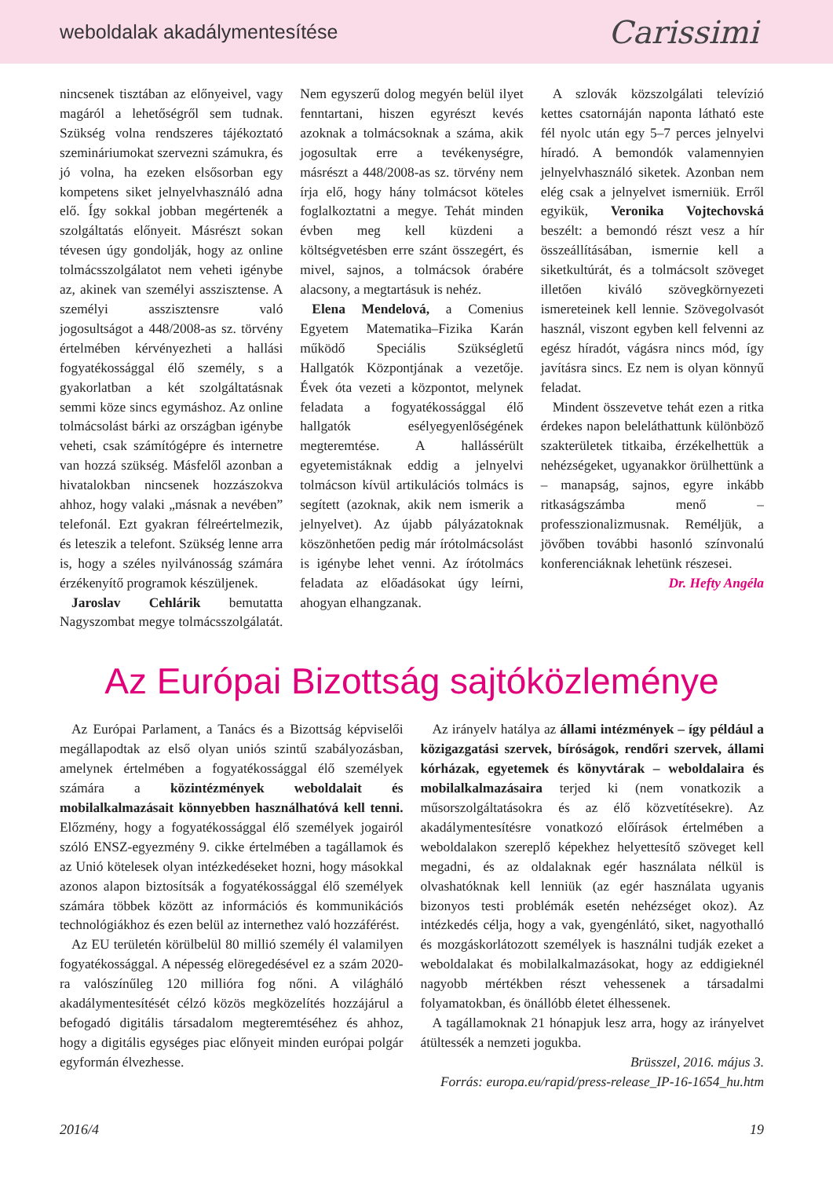weboldalak akadálymentesítése Carissimi
nincsenek tisztában az előnyeivel, vagy magáról a lehetőségről sem tudnak. Szükség volna rendszeres tájékoztató szemináriumokat szervezni számukra, és jó volna, ha ezeken elsősorban egy kompetens siket jelnyelvhasználó adna elő. Így sokkal jobban megértenék a szolgáltatás előnyeit. Másrészt sokan tévesen úgy gondolják, hogy az online tolmácsszolgálatot nem veheti igénybe az, akinek van személyi asszisztense. A személyi asszisztensre való jogosultságot a 448/2008-as sz. törvény értelmében kérvényezheti a hallási fogyatékossággal élő személy, s a gyakorlatban a két szolgáltatásnak semmi köze sincs egymáshoz. Az online tolmácsolást bárki az országban igénybe veheti, csak számítógépre és internetre van hozzá szükség. Másfelől azonban a hivatalokban nincsenek hozzászokva ahhoz, hogy valaki „másnak a nevében” telefonál. Ezt gyakran félreértelmezik, és leteszik a telefont. Szükség lenne arra is, hogy a széles nyilvánosság számára érzékenyítő programok készüljenek.
Jaroslav Cehlárik bemutatta Nagyszombat megye tolmácsszolgálatát. Nem egyszerű dolog megyén belül ilyet fenntartani, hiszen egyrészt kevés azoknak a tolmácsoknak a száma, akik jogosultak erre a tevékenységre, másrészt a 448/2008-as sz. törvény nem írja elő, hogy hány tolmácsot köteles foglalkoztatni a megye. Tehát minden évben meg kell küzdeni a költségvetésben erre szánt összegért, és mivel, sajnos, a tolmácsok órabére alacsony, a megtartásuk is nehéz.
Elena Mendelová, a Comenius Egyetem Matematika–Fizika Karán működő Speciális Szükségletű Hallgatók Központjának a vezetője. Évek óta vezeti a központot, melynek feladata a fogyatékossággal élő hallgatók esélyegyenlőségének megteremtése. A hallássérült egyetemistáknak eddig a jelnyelvi tolmácson kívül artikulációs tolmács is segített (azoknak, akik nem ismerik a jelnyelvet). Az újabb pályázatoknak köszönhetően pedig már írótolmácsolást is igénybe lehet venni. Az írótolmács feladata az előadásokat úgy leírni, ahogyan elhangzanak.
A szlovák közszolgálati televízió kettes csatornáján naponta látható este fél nyolc után egy 5–7 perces jelnyelvi híradó. A bemondók valamennyien jelnyelvhasználó siketek. Azonban nem elég csak a jelnyelvet ismerniük. Erről egyikük, Veronika Vojtechovská beszélt: a bemondó részt vesz a hír összeállításában, ismernie kell a siketkultúrát, és a tolmácsolt szöveget illetően kiváló szövegkörnyezeti ismereteinek kell lennie. Szövegolvasót használ, viszont egyben kell felvenni az egész híradót, vágásra nincs mód, így javításra sincs. Ez nem is olyan könnyű feladat.
Mindent összevetve tehát ezen a ritka érdekes napon beleláthattunk különböző szakterületek titkaiba, érzékelhettük a nehézségeket, ugyanakkor örülhettünk a – manapság, sajnos, egyre inkább ritkaságszámba menő – professzionalizmusnak. Reméljük, a jövőben további hasonló színvonalú konferenciáknak lehetünk részesei.
Dr. Hefty Angéla
Az Európai Bizottság sajtóközleménye
Az Európai Parlament, a Tanács és a Bizottság képviselői megállapodtak az első olyan uniós szintű szabályozásban, amelynek értelmében a fogyatékossággal élő személyek számára a közintézmények weboldalait és mobilalkalmazásait könnyebben használhatóvá kell tenni. Előzmény, hogy a fogyatékossággal élő személyek jogairól szóló ENSZ-egyezmény 9. cikke értelmében a tagállamok és az Unió kötelesek olyan intézkedéseket hozni, hogy másokkal azonos alapon biztosítsák a fogyatékossággal élő személyek számára többek között az információs és kommunikációs technológiákhoz és ezen belül az internethez való hozzáférést.
Az EU területén körülbelül 80 millió személy él valamilyen fogyatékossággal. A népesség elöregedésével ez a szám 2020-ra valószínűleg 120 millióra fog nőni. A világháló akadálymentesítését célzó közös megközelítés hozzájárul a befogadó digitális társadalom megteremtéséhez és ahhoz, hogy a digitális egységes piac előnyeit minden európai polgár egyformán élvezhesse.
Az irányelv hatálya az állami intézmények – így például a közigazgatási szervek, bíróságok, rendőri szervek, állami kórházak, egyetemek és könyvtárak – weboldalaira és mobilalkalmazásaira terjed ki (nem vonatkozik a műsorszolgáltatásokra és az élő közvetítésekre). Az akadálymentesítésre vonatkozó előírások értelmében a weboldalakon szereplő képekhez helyettesítő szöveget kell megadni, és az oldalaknak egér használata nélkül is olvashatóknak kell lenniük (az egér használata ugyanis bizonyos testi problémák esetén nehézséget okoz). Az intézkedés célja, hogy a vak, gyengénlátó, siket, nagyothalló és mozgáskorlátozott személyek is használni tudják ezeket a weboldalakat és mobilalkalmazásokat, hogy az eddigieknél nagyobb mértékben részt vehessenek a társadalmi folyamatokban, és önállóbb életet élhessenek.
A tagállamoknak 21 hónapjuk lesz arra, hogy az irányelvet átültessék a nemzeti jogukba.
Brüsszel, 2016. május 3.
Forrás: europa.eu/rapid/press-release_IP-16-1654_hu.htm
2016/4 19